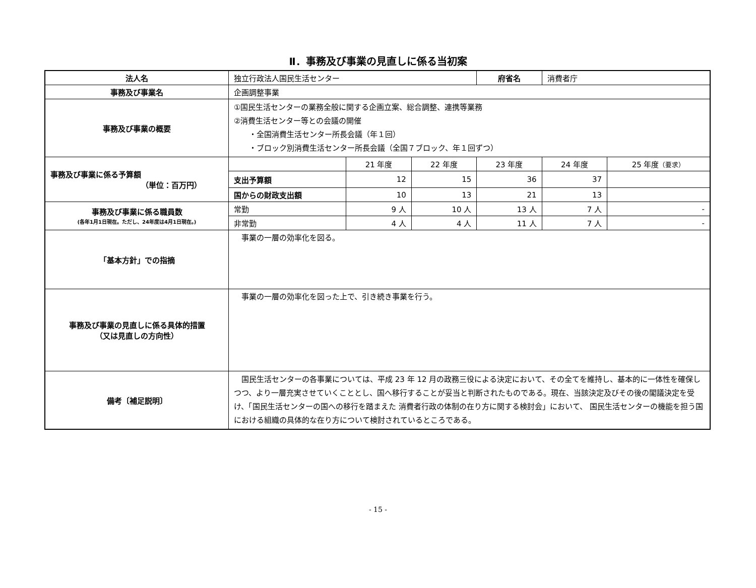Ⅱ．事務及び事業の見直しに係る当初案
| 法人名 | 独立行政法人国民生活センター | | | 府省名 | 消費者庁 | |
| 事務及び事業名 | 企画調整事業 | | | | | |
| 事務及び事業の概要 | ①国民生活センターの業務全般に関する企画立案、総合調整、連携等業務 ②消費生活センター等との会議の開催 ・全国消費生活センター所長会議（年１回） ・ブロック別消費生活センター所長会議（全国７ブロック、年１回ずつ） | | | | | |
| 事務及び事業に係る予算額 （単位：百万円） | | 21 年度 | 22 年度 | 23 年度 | 24 年度 | 25 年度 （要求） |
| | 支出予算額 | 12 | 15 | 36 | 37 | |
| | 国からの財政支出額 | 10 | 13 | 21 | 13 | |
| 事務及び事業に係る職員数 (各年1月1日現在。ただし、24年度は4月1日現在。) | 常勤 | 9 人 | 10 人 | 13 人 | 7 人 | - |
| | 非常勤 | 4 人 | 4 人 | 11 人 | 7 人 | - |
| 「基本方針」での指摘 | 事業の一層の効率化を図る。 | | | | | |
| 事務及び事業の見直しに係る具体的措置 （又は見直しの方向性） | 事業の一層の効率化を図った上で、引き続き事業を行う。 | | | | | |
| 備考〔補足説明〕 | 国民生活センターの各事業については、平成 23 年 12 月の政務三役による決定において、その全てを維持し、基本的に一体性を確保しつつ、より一層充実させていくこととし、国へ移行することが妥当と判断されたものである。現在、当該決定及びその後の閣議決定を受け、「国民生活センターの国への移行を踏まえた 消費者行政の体制の在り方に関する検討会」において、 国民生活センターの機能を担う国における組織の具体的な在り方について検討されているところである。 | | | | | |
- 15 -